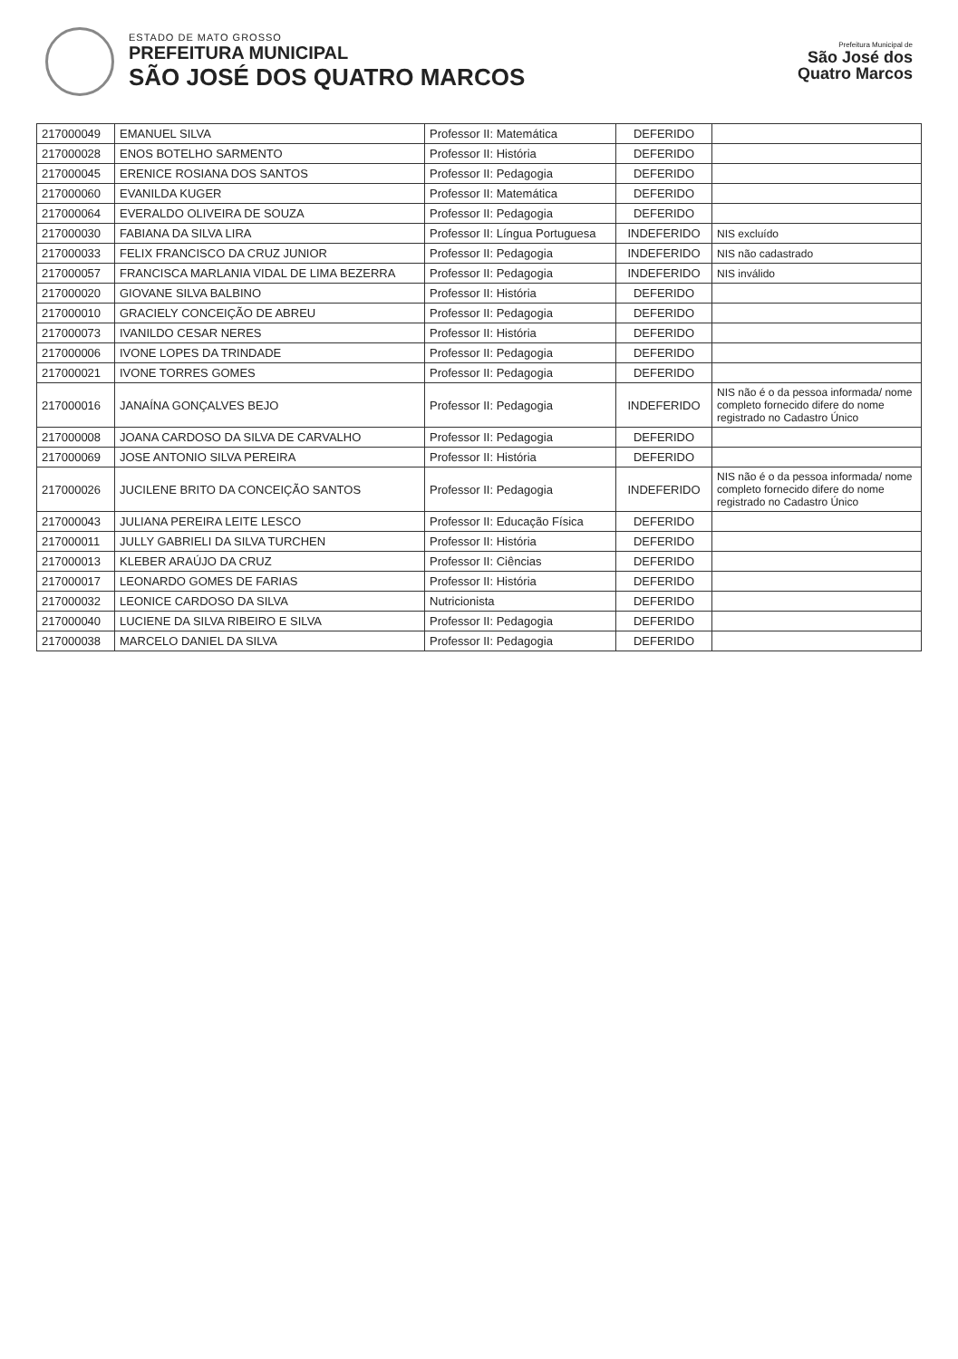ESTADO DE MATO GROSSO
PREFEITURA MUNICIPAL
SÃO JOSÉ DOS QUATRO MARCOS
Prefeitura Municipal de
São José dos
Quatro Marcos
| 217000049 | EMANUEL SILVA | Professor II: Matemática | DEFERIDO | |
| 217000028 | ENOS BOTELHO SARMENTO | Professor II: História | DEFERIDO | |
| 217000045 | ERENICE ROSIANA DOS SANTOS | Professor II: Pedagogia | DEFERIDO | |
| 217000060 | EVANILDA KUGER | Professor II: Matemática | DEFERIDO | |
| 217000064 | EVERALDO OLIVEIRA DE SOUZA | Professor II: Pedagogia | DEFERIDO | |
| 217000030 | FABIANA DA SILVA LIRA | Professor II: Língua Portuguesa | INDEFERIDO | NIS excluído |
| 217000033 | FELIX FRANCISCO DA CRUZ JUNIOR | Professor II: Pedagogia | INDEFERIDO | NIS não cadastrado |
| 217000057 | FRANCISCA MARLANIA VIDAL DE LIMA BEZERRA | Professor II: Pedagogia | INDEFERIDO | NIS inválido |
| 217000020 | GIOVANE SILVA BALBINO | Professor II: História | DEFERIDO | |
| 217000010 | GRACIELY CONCEIÇÃO DE ABREU | Professor II: Pedagogia | DEFERIDO | |
| 217000073 | IVANILDO CESAR NERES | Professor II: História | DEFERIDO | |
| 217000006 | IVONE LOPES DA TRINDADE | Professor II: Pedagogia | DEFERIDO | |
| 217000021 | IVONE TORRES GOMES | Professor II: Pedagogia | DEFERIDO | |
| 217000016 | JANAÍNA GONÇALVES BEJO | Professor II: Pedagogia | INDEFERIDO | NIS não é o da pessoa informada/ nome completo fornecido difere do nome registrado no Cadastro Único |
| 217000008 | JOANA CARDOSO DA SILVA DE CARVALHO | Professor II: Pedagogia | DEFERIDO | |
| 217000069 | JOSE ANTONIO SILVA PEREIRA | Professor II: História | DEFERIDO | |
| 217000026 | JUCILENE BRITO DA CONCEIÇÃO SANTOS | Professor II: Pedagogia | INDEFERIDO | NIS não é o da pessoa informada/ nome completo fornecido difere do nome registrado no Cadastro Único |
| 217000043 | JULIANA PEREIRA LEITE LESCO | Professor II: Educação Física | DEFERIDO | |
| 217000011 | JULLY GABRIELI DA SILVA TURCHEN | Professor II: História | DEFERIDO | |
| 217000013 | KLEBER ARAÚJO DA CRUZ | Professor II: Ciências | DEFERIDO | |
| 217000017 | LEONARDO GOMES DE FARIAS | Professor II: História | DEFERIDO | |
| 217000032 | LEONICE CARDOSO DA SILVA | Nutricionista | DEFERIDO | |
| 217000040 | LUCIENE DA SILVA RIBEIRO E SILVA | Professor II: Pedagogia | DEFERIDO | |
| 217000038 | MARCELO DANIEL DA SILVA | Professor II: Pedagogia | DEFERIDO | |